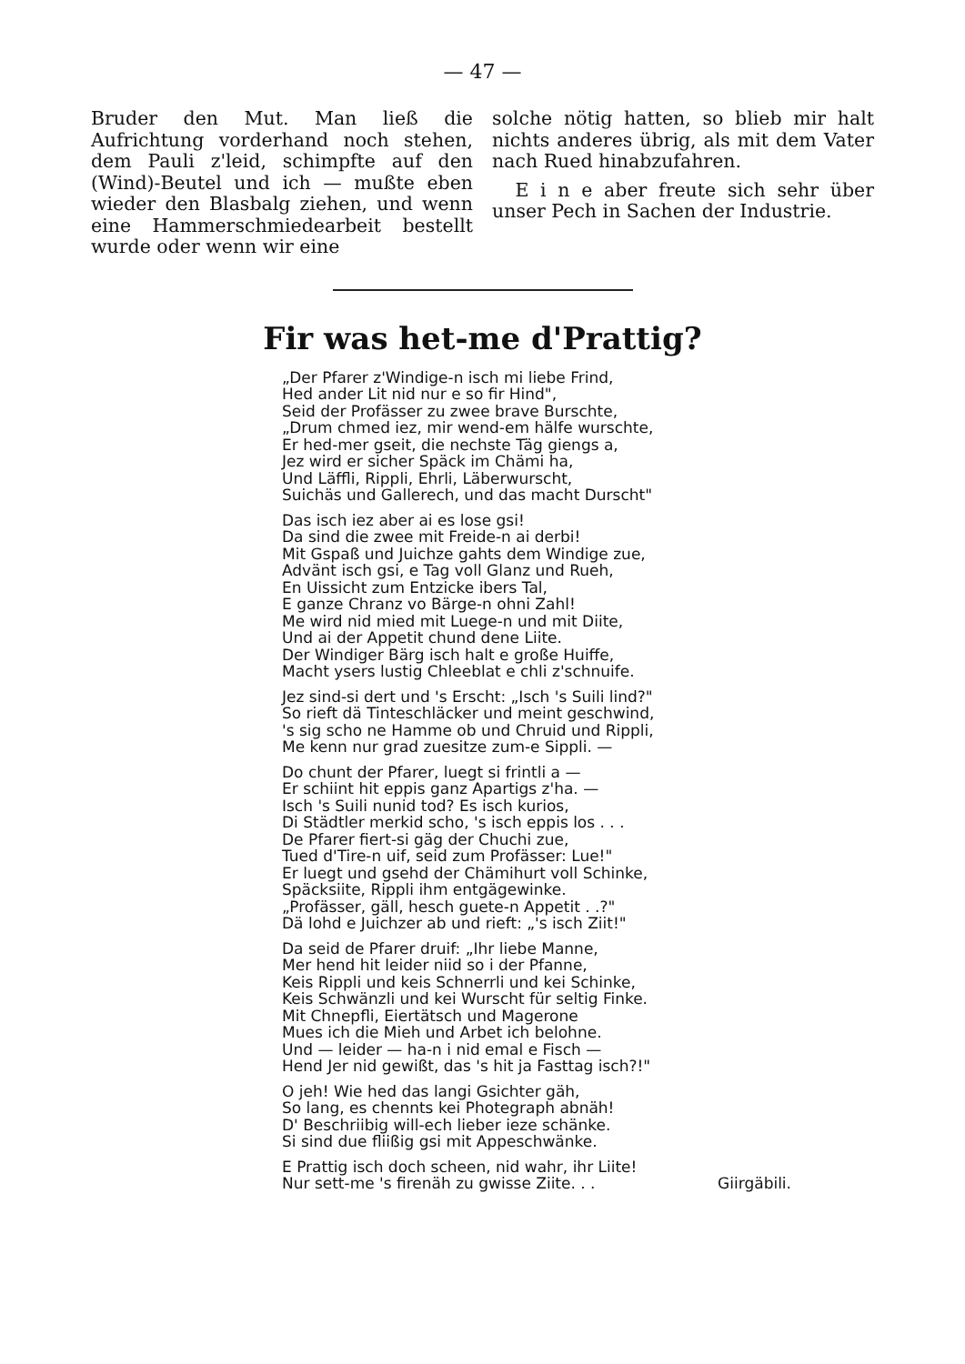— 47 —
Bruder den Mut. Man ließ die Aufrichtung vorderhand noch stehen, dem Pauli z'leid, schimpfte auf den (Wind)-Beutel und ich — mußte eben wieder den Blasbalg ziehen, und wenn eine Hammerschmiedearbeit bestellt wurde oder wenn wir eine
solche nötig hatten, so blieb mir halt nichts anderes übrig, als mit dem Vater nach Rued hinabzufahren.
E i n e aber freute sich sehr über unser Pech in Sachen der Industrie.
Fir was het-me d'Prattig?
„Der Pfarer z'Windige-n isch mi liebe Frind,
Hed ander Lit nid nur e so fir Hind",
Seid der Profässer zu zwee brave Burschte,
„Drum chmed iez, mir wend-em hälfe wurschte,
Er hed-mer gseit, die nechste Täg giengs a,
Jez wird er sicher Späck im Chämi ha,
Und Läffli, Rippli, Ehrli, Läberwurscht,
Suichäs und Gallerech, und das macht Durscht"
Das isch iez aber ai es lose gsi!
Da sind die zwee mit Freide-n ai derbi!
Mit Gspaß und Juichze gahts dem Windige zue,
Advänt isch gsi, e Tag voll Glanz und Rueh,
En Uissicht zum Entzicke ibers Tal,
E ganze Chranz vo Bärge-n ohni Zahl!
Me wird nid mied mit Luege-n und mit Diite,
Und ai der Appetit chund dene Liite.
Der Windiger Bärg isch halt e große Huiffe,
Macht ysers lustig Chleeblat e chli z'schnuife.
Jez sind-si dert und 's Erscht: „Isch 's Suili lind?"
So rieft dä Tinteschläcker und meint geschwind,
's sig scho ne Hamme ob und Chruid und Rippli,
Me kenn nur grad zuesitze zum-e Sippli. —
Do chunt der Pfarer, luegt si frintli a —
Er schiint hit eppis ganz Apartigs z'ha. —
Isch 's Suili nunid tod? Es isch kurios,
Di Städtler merkid scho, 's isch eppis los . . .
De Pfarer fiert-si gäg der Chuchi zue,
Tued d'Tire-n uif, seid zum Profässer: Lue!"
Er luegt und gsehd der Chämihurt voll Schinke,
Späcksiite, Rippli ihm entgägewinke.
„Profässer, gäll, hesch guete-n Appetit . .?"
Dä lohd e Juichzer ab und rieft: „'s isch Ziit!"
Da seid de Pfarer druif: „Ihr liebe Manne,
Mer hend hit leider niid so i der Pfanne,
Keis Rippli und keis Schnerrli und kei Schinke,
Keis Schwänzli und kei Wurscht für seltig Finke.
Mit Chnepfli, Eiertätsch und Magerone
Mues ich die Mieh und Arbet ich belohne.
Und — leider — ha-n i nid emal e Fisch —
Hend Jer nid gewißt, das 's hit ja Fasttag isch?!"
O jeh! Wie hed das langi Gsichter gäh,
So lang, es chennts kei Photegraph abnäh!
D' Beschriibig will-ech lieber ieze schänke.
Si sind due fliißig gsi mit Appeschwänke.
E Prattig isch doch scheen, nid wahr, ihr Liite!
Nur sett-me 's firenäh zu gwisse Ziite. . . Giirgäbili.